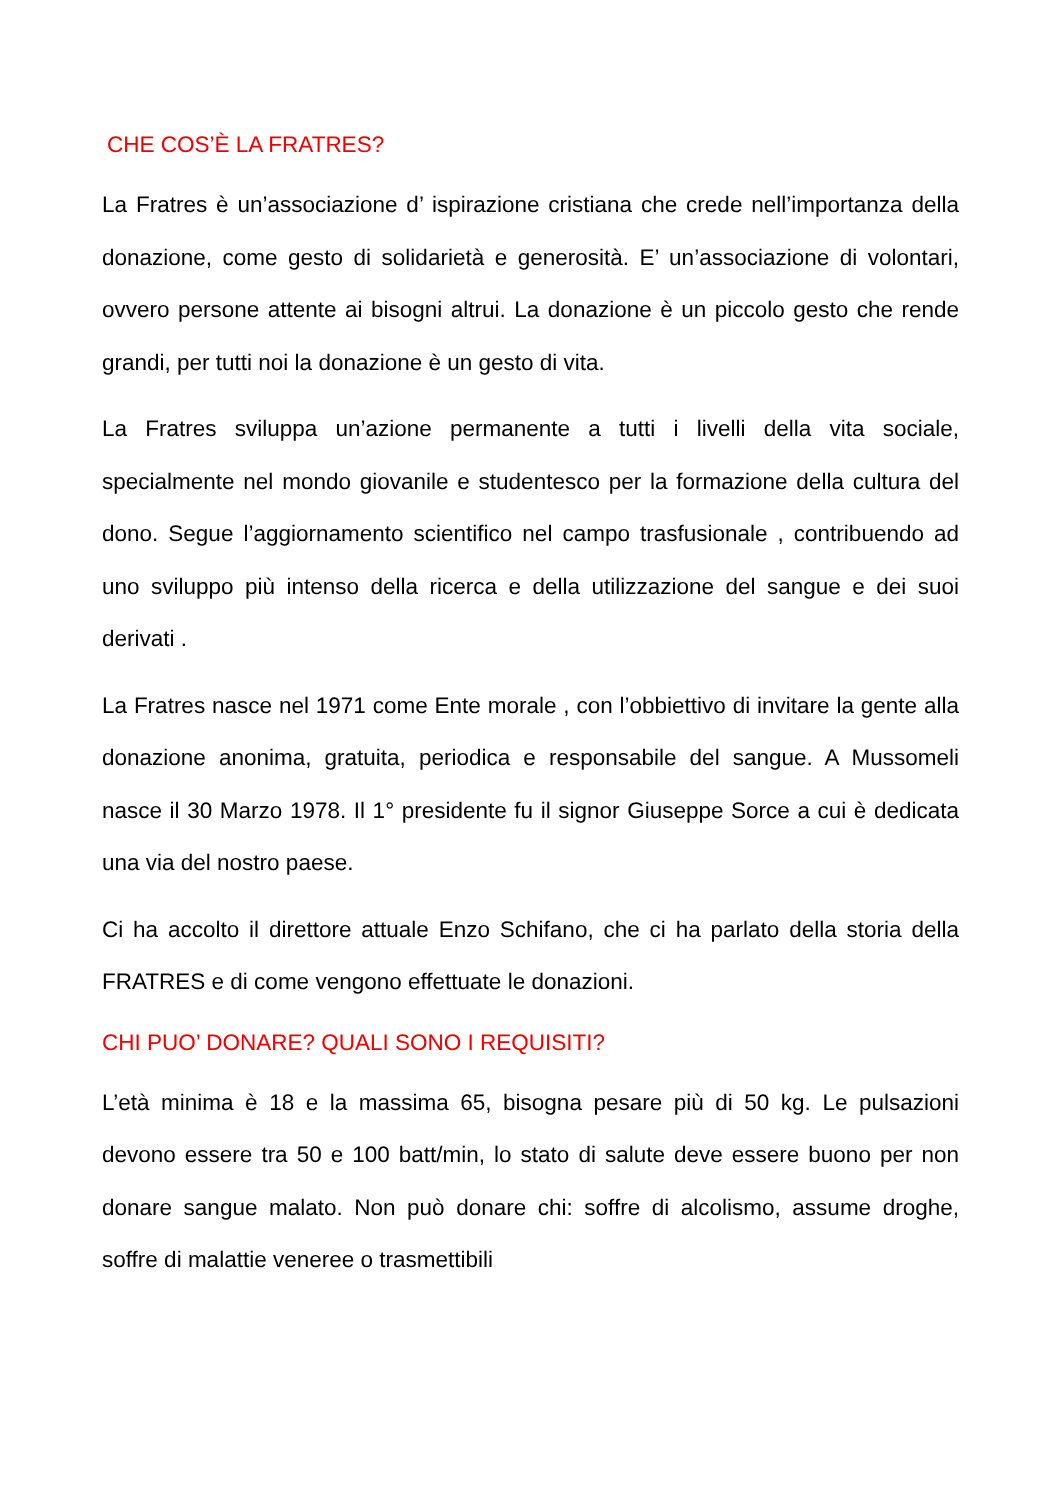CHE COS’È LA FRATRES?
La Fratres è un’associazione d’ ispirazione cristiana che crede nell’importanza della donazione, come gesto di solidarietà e generosità. E’ un’associazione di volontari, ovvero persone attente ai bisogni altrui. La donazione è un piccolo gesto che rende grandi, per tutti noi la donazione è un gesto di vita.
La Fratres sviluppa un’azione permanente a tutti i livelli della vita sociale, specialmente nel mondo giovanile e studentesco per la formazione della cultura del dono. Segue l’aggiornamento scientifico nel campo trasfusionale , contribuendo ad uno sviluppo più intenso della ricerca e della utilizzazione del sangue e dei suoi derivati .
La Fratres nasce nel 1971 come Ente morale , con l’obbiettivo di invitare la gente alla donazione anonima, gratuita, periodica e responsabile del sangue. A Mussomeli nasce il 30 Marzo 1978. Il 1° presidente fu il signor Giuseppe Sorce a cui è dedicata una via del nostro paese.
Ci ha accolto il direttore attuale Enzo Schifano, che ci ha parlato della storia della FRATRES e di come vengono effettuate le donazioni.
CHI PUO’ DONARE? QUALI SONO I REQUISITI?
L’età minima è 18 e la massima 65, bisogna pesare più di 50 kg. Le pulsazioni devono essere tra 50 e 100 batt/min, lo stato di salute deve essere buono per non donare sangue malato. Non può donare chi: soffre di alcolismo, assume droghe, soffre di malattie veneree o trasmettibili